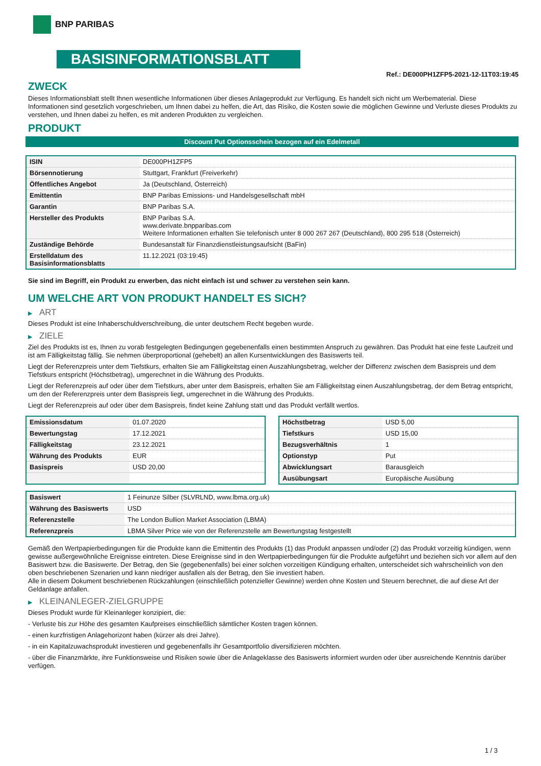BNP PARIBAS
BASISINFORMATIONSBLATT
Ref.: DE000PH1ZFP5-2021-12-11T03:19:45
ZWECK
Dieses Informationsblatt stellt Ihnen wesentliche Informationen über dieses Anlageprodukt zur Verfügung. Es handelt sich nicht um Werbematerial. Diese Informationen sind gesetzlich vorgeschrieben, um Ihnen dabei zu helfen, die Art, das Risiko, die Kosten sowie die möglichen Gewinne und Verluste dieses Produkts zu verstehen, und Ihnen dabei zu helfen, es mit anderen Produkten zu vergleichen.
PRODUKT
Discount Put Optionsschein bezogen auf ein Edelmetall
| ISIN | DE000PH1ZFP5 |
| Börsennotierung | Stuttgart, Frankfurt (Freiverkehr) |
| Öffentliches Angebot | Ja (Deutschland, Österreich) |
| Emittentin | BNP Paribas Emissions- und Handelsgesellschaft mbH |
| Garantin | BNP Paribas S.A. |
| Hersteller des Produkts | BNP Paribas S.A. www.derivate.bnpparibas.com Weitere Informationen erhalten Sie telefonisch unter 8 000 267 267 (Deutschland), 800 295 518 (Österreich) |
| Zuständige Behörde | Bundesanstalt für Finanzdienstleistungsaufsicht (BaFin) |
| Erstelldatum des Basisinformationsblatts | 11.12.2021 (03:19:45) |
Sie sind im Begriff, ein Produkt zu erwerben, das nicht einfach ist und schwer zu verstehen sein kann.
UM WELCHE ART VON PRODUKT HANDELT ES SICH?
▶ ART
Dieses Produkt ist eine Inhaberschuldverschreibung, die unter deutschem Recht begeben wurde.
▶ ZIELE
Ziel des Produkts ist es, Ihnen zu vorab festgelegten Bedingungen gegebenenfalls einen bestimmten Anspruch zu gewähren. Das Produkt hat eine feste Laufzeit und ist am Fälligkeitstag fällig. Sie nehmen überproportional (gehebelt) an allen Kursentwicklungen des Basiswerts teil.
Liegt der Referenzpreis unter dem Tiefstkurs, erhalten Sie am Fälligkeitstag einen Auszahlungsbetrag, welcher der Differenz zwischen dem Basispreis und dem Tiefstkurs entspricht (Höchstbetrag), umgerechnet in die Währung des Produkts.
Liegt der Referenzpreis auf oder über dem Tiefstkurs, aber unter dem Basispreis, erhalten Sie am Fälligkeitstag einen Auszahlungsbetrag, der dem Betrag entspricht, um den der Referenzpreis unter dem Basispreis liegt, umgerechnet in die Währung des Produkts.
Liegt der Referenzpreis auf oder über dem Basispreis, findet keine Zahlung statt und das Produkt verfällt wertlos.
| Emissionsdatum | 01.07.2020 |
| Bewertungstag | 17.12.2021 |
| Fälligkeitstag | 23.12.2021 |
| Währung des Produkts | EUR |
| Basispreis | USD 20,00 |
| Höchstbetrag | USD 5,00 |
| Tiefstkurs | USD 15,00 |
| Bezugsverhältnis | 1 |
| Optionstyp | Put |
| Abwicklungsart | Barausgleich |
| Ausübungsart | Europäische Ausübung |
| Basiswert | 1 Feinunze Silber (SLVRLND, www.lbma.org.uk) |
| Währung des Basiswerts | USD |
| Referenzstelle | The London Bullion Market Association (LBMA) |
| Referenzpreis | LBMA Silver Price wie von der Referenzstelle am Bewertungstag festgestellt |
Gemäß den Wertpapierbedingungen für die Produkte kann die Emittentin des Produkts (1) das Produkt anpassen und/oder (2) das Produkt vorzeitig kündigen, wenn gewisse außergewöhnliche Ereignisse eintreten. Diese Ereignisse sind in den Wertpapierbedingungen für die Produkte aufgeführt und beziehen sich vor allem auf den Basiswert bzw. die Basiswerte. Der Betrag, den Sie (gegebenenfalls) bei einer solchen vorzeitigen Kündigung erhalten, unterscheidet sich wahrscheinlich von den oben beschriebenen Szenarien und kann niedriger ausfallen als der Betrag, den Sie investiert haben.
Alle in diesem Dokument beschriebenen Rückzahlungen (einschließlich potenzieller Gewinne) werden ohne Kosten und Steuern berechnet, die auf diese Art der Geldanlage anfallen.
▶ KLEINANLEGER-ZIELGRUPPE
Dieses Produkt wurde für Kleinanleger konzipiert, die:
- Verluste bis zur Höhe des gesamten Kaufpreises einschließlich sämtlicher Kosten tragen können.
- einen kurzfristigen Anlagehorizont haben (kürzer als drei Jahre).
- in ein Kapitalzuwachsprodukt investieren und gegebenenfalls ihr Gesamtportfolio diversifizieren möchten.
- über die Finanzmärkte, ihre Funktionsweise und Risiken sowie über die Anlageklasse des Basiswerts informiert wurden oder über ausreichende Kenntnis darüber verfügen.
1 / 3